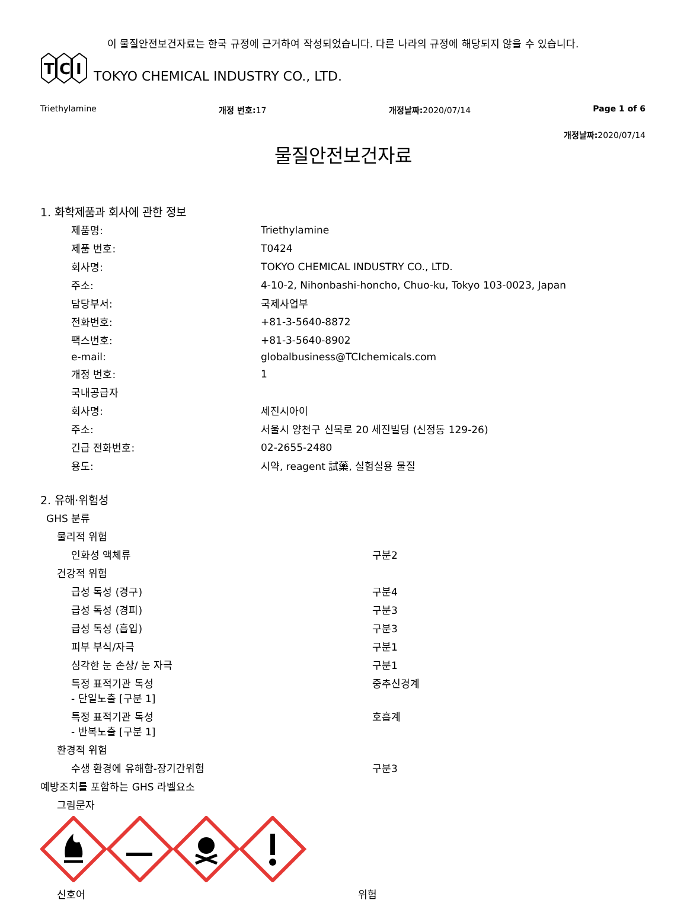이 물질안전보건자료는 한국 규정에 근거하여 작성되었습니다. 다른 나라의 규정에 해당되지 않을 수 있습니다.
T
C
I
TOKYO CHEMICAL INDUSTRY CO., LTD.
Triethylamine 개정 번호: 17 개정날짜: 2020/07/14 Page 1 of 6
개정날짜: 2020/07/14
물질안전보건자료
1. 화학제품과 회사에 관한 정보
| 제품명: | Triethylamine |
| 제품 번호: | T0424 |
| 회사명: | TOKYO CHEMICAL INDUSTRY CO., LTD. |
| 주소: | 4-10-2, Nihonbashi-honcho, Chuo-ku, Tokyo 103-0023, Japan |
| 담당부서: | 국제사업부 |
| 전화번호: | +81-3-5640-8872 |
| 팩스번호: | +81-3-5640-8902 |
| e-mail: | globalbusiness@TCIchemicals.com |
| 개정 번호: | 1 |
| 국내공급자 | |
| 회사명: | 세진시아이 |
| 주소: | 서울시 양천구 신목로 20 세진빌딩 (신정동 129-26) |
| 긴급 전화번호: | 02-2655-2480 |
| 용도: | 시약, reagent 試藥, 실험실용 물질 |
2. 유해·위험성
| GHS 분류 | |
| 물리적 위험 | |
| 인화성 액체류 | 구분2 |
| 건강적 위험 | |
| 급성 독성 (경구) | 구분4 |
| 급성 독성 (경피) | 구분3 |
| 급성 독성 (흡입) | 구분3 |
| 피부 부식/자극 | 구분1 |
| 심각한 눈 손상/ 눈 자극 | 구분1 |
| 특정 표적기관 독성 - 단일노출 [구분 1] | 중추신경계 |
| 특정 표적기관 독성 - 반복노출 [구분 1] | 호흡계 |
| 환경적 위험 | |
| 수생 환경에 유해함-장기간위험 | 구분3 |
| 예방조치를 포함하는 GHS 라벨요소 | |
| 그림문자 | |
| 신호어 | 위험 |